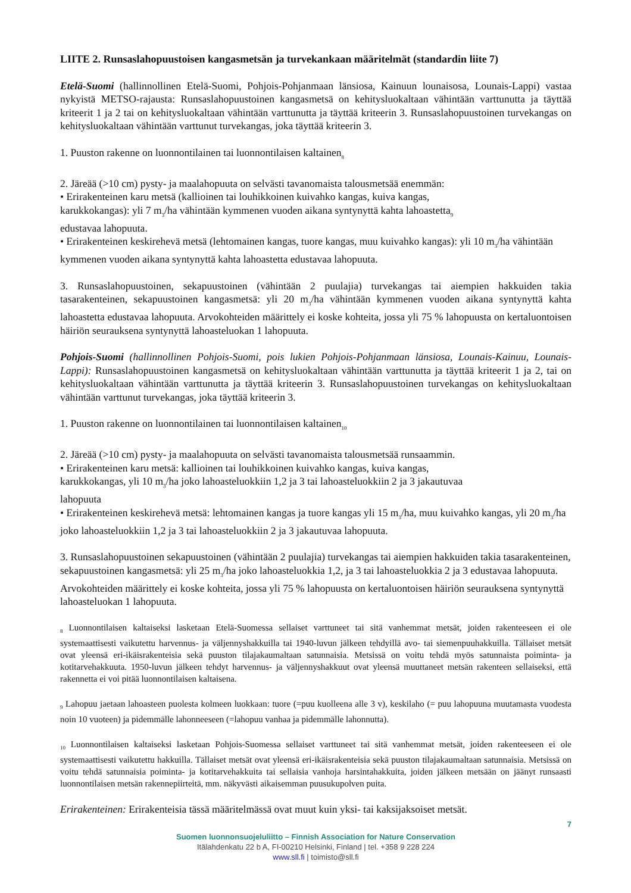LIITE 2. Runsaslahopuustoisen kangasmetsän ja turvekankaan määritelmät (standardin liite 7)
Etelä-Suomi (hallinnollinen Etelä-Suomi, Pohjois-Pohjanmaan länsiosa, Kainuun lounaisosa, Lounais-Lappi) vastaa nykyistä METSO-rajausta: Runsaslahopuustoinen kangasmetsä on kehitysluokaltaan vähintään varttunutta ja täyttää kriteerit 1 ja 2 tai on kehitysluokaltaan vähintään varttunutta ja täyttää kriteerin 3. Runsaslahopuustoinen turvekangas on kehitysluokaltaan vähintään varttunut turvekangas, joka täyttää kriteerin 3.
1. Puuston rakenne on luonnontilainen tai luonnontilaisen kaltainen<sub>8</sub>
2. Järeää (>10 cm) pysty- ja maalahopuuta on selvästi tavanomaista talousmetsää enemmän:
• Erirakenteinen karu metsä (kallioinen tai louhikkoinen kuivahko kangas, kuiva kangas,
karukkokangas): yli 7 m<sub>3</sub>/ha vähintään kymmenen vuoden aikana syntynyttä kahta lahoastetta<sub>9</sub>
edustavaa lahopuuta.
• Erirakenteinen keskirehevä metsä (lehtomainen kangas, tuore kangas, muu kuivahko kangas): yli 10 m<sub>3</sub>/ha vähintään kymmenen vuoden aikana syntynyttä kahta lahoastetta edustavaa lahopuuta.
3. Runsaslahopuustoinen, sekapuustoinen (vähintään 2 puulajia) turvekangas tai aiempien hakkuiden takia tasarakenteinen, sekapuustoinen kangasmetsä: yli 20 m<sub>3</sub>/ha vähintään kymmenen vuoden aikana syntynyttä kahta lahoastetta edustavaa lahopuuta. Arvokohteiden määrittely ei koske kohteita, jossa yli 75 % lahopuusta on kertaluontoisen häiriön seurauksena syntynyttä lahoasteluokan 1 lahopuuta.
Pohjois-Suomi (hallinnollinen Pohjois-Suomi, pois lukien Pohjois-Pohjanmaan länsiosa, Lounais-Kainuu, Lounais-Lappi): Runsaslahopuustoinen kangasmetsä on kehitysluokaltaan vähintään varttunutta ja täyttää kriteerit 1 ja 2, tai on kehitysluokaltaan vähintään varttunutta ja täyttää kriteerin 3. Runsaslahopuustoinen turvekangas on kehitysluokaltaan vähintään varttunut turvekangas, joka täyttää kriteerin 3.
1. Puuston rakenne on luonnontilainen tai luonnontilaisen kaltainen<sub>10</sub>
2. Järeää (>10 cm) pysty- ja maalahopuuta on selvästi tavanomaista talousmetsää runsaammin.
• Erirakenteinen karu metsä: kallioinen tai louhikkoinen kuivahko kangas, kuiva kangas,
karukkokangas, yli 10 m<sub>3</sub>/ha joko lahoasteluokkiin 1,2 ja 3 tai lahoasteluokkiin 2 ja 3 jakautuvaa
lahopuuta
• Erirakenteinen keskirehevä metsä: lehtomainen kangas ja tuore kangas yli 15 m<sub>3</sub>/ha, muu kuivahko kangas, yli 20 m<sub>3</sub>/ha joko lahoasteluokkiin 1,2 ja 3 tai lahoasteluokkiin 2 ja 3 jakautuvaa lahopuuta.
3. Runsaslahopuustoinen sekapuustoinen (vähintään 2 puulajia) turvekangas tai aiempien hakkuiden takia tasarakenteinen, sekapuustoinen kangasmetsä: yli 25 m<sub>3</sub>/ha joko lahoasteluokkia 1,2, ja 3 tai lahoasteluokkia 2 ja 3 edustavaa lahopuuta. Arvokohteiden määrittely ei koske kohteita, jossa yli 75 % lahopuusta on kertaluontoisen häiriön seurauksena syntynyttä lahoasteluokan 1 lahopuuta.
<sub>8</sub> Luonnontilaisen kaltaiseksi lasketaan Etelä-Suomessa sellaiset varttuneet tai sitä vanhemmat metsät, joiden rakenteeseen ei ole systemaattisesti vaikutettu harvennus- ja väljennyshakkuilla tai 1940-luvun jälkeen tehdyillä avo- tai siemenpuuhakkuilla. Tällaiset metsät ovat yleensä eri-ikäisrakenteisia sekä puuston tilajakaumaltaan satunnaisia. Metsissä on voitu tehdä myös satunnaista poiminta- ja kotitarvehakkuuta. 1950-luvun jälkeen tehdyt harvennus- ja väljennyshakkuut ovat yleensä muuttaneet metsän rakenteen sellaiseksi, että rakennetta ei voi pitää luonnontilaisen kaltaisena.
<sub>9</sub> Lahopuu jaetaan lahoasteen puolesta kolmeen luokkaan: tuore (=puu kuolleena alle 3 v), keskilaho (= puu lahopuuna muutamasta vuodesta noin 10 vuoteen) ja pidemmälle lahonneeseen (=lahopuu vanhaa ja pidemmälle lahonnutta).
<sub>10</sub> Luonnontilaisen kaltaiseksi lasketaan Pohjois-Suomessa sellaiset varttuneet tai sitä vanhemmat metsät, joiden rakenteeseen ei ole systemaattisesti vaikutettu hakkuilla. Tällaiset metsät ovat yleensä eri-ikäisrakenteisia sekä puuston tilajakaumaltaan satunnaisia. Metsissä on voitu tehdä satunnaisia poiminta- ja kotitarvehakkuita tai sellaisia vanhoja harsintahakkuita, joiden jälkeen metsään on jäänyt runsaasti luonnontilaisen metsän rakennepiirteitä, mm. näkyvästi aikaisemman puusukupolven puita.
Erirakenteinen: Erirakenteisia tässä määritelmässä ovat muut kuin yksi- tai kaksijaksoiset metsät.
7
Suomen luonnonsuojeluliitto – Finnish Association for Nature Conservation
Itälahdenkatu 22 b A, FI-00210 Helsinki, Finland | tel. +358 9 228 224
www.sll.fi | toimisto@sll.fi